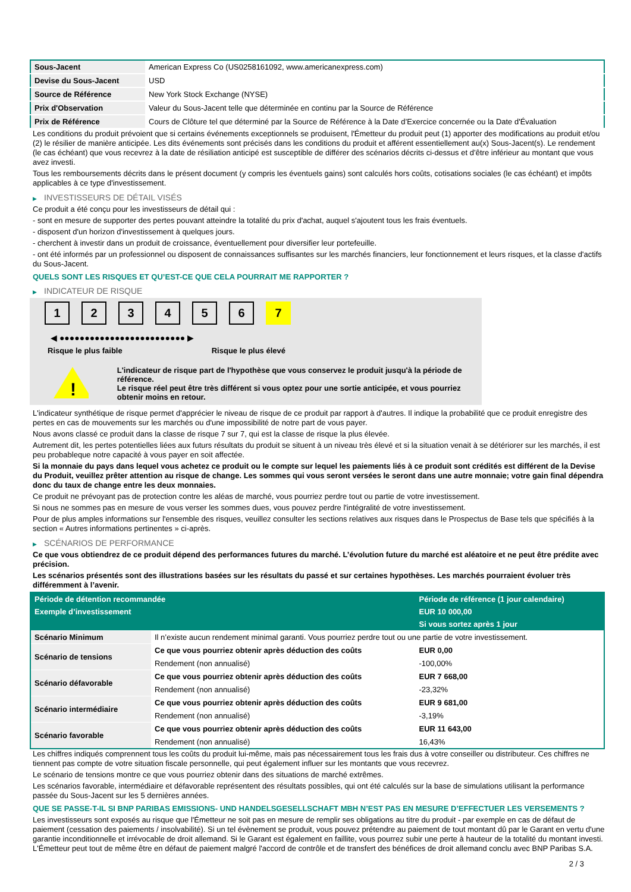| Sous-Jacent | American Express Co (US0258161092, www.americanexpress.com) |
| Devise du Sous-Jacent | USD |
| Source de Référence | New York Stock Exchange (NYSE) |
| Prix d'Observation | Valeur du Sous-Jacent telle que déterminée en continu par la Source de Référence |
| Prix de Référence | Cours de Clôture tel que déterminé par la Source de Référence à la Date d’Exercice concernée ou la Date d'Évaluation |
Les conditions du produit prévoient que si certains événements exceptionnels se produisent, l'Émetteur du produit peut (1) apporter des modifications au produit et/ou (2) le résilier de manière anticipée. Les dits événements sont précisés dans les conditions du produit et afférent essentiellement au(x) Sous-Jacent(s). Le rendement (le cas échéant) que vous recevrez à la date de résiliation anticipé est susceptible de différer des scénarios décrits ci-dessus et d’être inférieur au montant que vous avez investi.
Tous les remboursements décrits dans le présent document (y compris les éventuels gains) sont calculés hors coûts, cotisations sociales (le cas échéant) et impôts applicables à ce type d'investissement.
▶ INVESTISSEURS DE DÉTAIL VISÉS
Ce produit a été conçu pour les investisseurs de détail qui :
- sont en mesure de supporter des pertes pouvant atteindre la totalité du prix d'achat, auquel s'ajoutent tous les frais éventuels.
- disposent d'un horizon d'investissement à quelques jours.
- cherchent à investir dans un produit de croissance, éventuellement pour diversifier leur portefeuille.
- ont été informés par un professionnel ou disposent de connaissances suffisantes sur les marchés financiers, leur fonctionnement et leurs risques, et la classe d'actifs du Sous-Jacent.
QUELS SONT LES RISQUES ET QU’EST-CE QUE CELA POURRAIT ME RAPPORTER ?
▶ INDICATEUR DE RISQUE
1 2 3 4 5 6 7
◀ ●●●●●●●●●●●●●●●●●●●●●●●●● ▶
Risque le plus faible Risque le plus élevé
!
L'indicateur de risque part de l'hypothèse que vous conservez le produit jusqu'à la période de référence.
Le risque réel peut être très différent si vous optez pour une sortie anticipée, et vous pourriez obtenir moins en retour.
L'indicateur synthétique de risque permet d'apprécier le niveau de risque de ce produit par rapport à d'autres. Il indique la probabilité que ce produit enregistre des pertes en cas de mouvements sur les marchés ou d'une impossibilité de notre part de vous payer.
Nous avons classé ce produit dans la classe de risque 7 sur 7, qui est la classe de risque la plus élevée.
Autrement dit, les pertes potentielles liées aux futurs résultats du produit se situent à un niveau très élevé et si la situation venait à se détériorer sur les marchés, il est peu probableque notre capacité à vous payer en soit affectée.
Si la monnaie du pays dans lequel vous achetez ce produit ou le compte sur lequel les paiements liés à ce produit sont crédités est différent de la Devise du Produit, veuillez prêter attention au risque de change. Les sommes qui vous seront versées le seront dans une autre monnaie; votre gain final dépendra donc du taux de change entre les deux monnaies.
Ce produit ne prévoyant pas de protection contre les aléas de marché, vous pourriez perdre tout ou partie de votre investissement.
Si nous ne sommes pas en mesure de vous verser les sommes dues, vous pouvez perdre l'intégralité de votre investissement.
Pour de plus amples informations sur l'ensemble des risques, veuillez consulter les sections relatives aux risques dans le Prospectus de Base tels que spécifiés à la section « Autres informations pertinentes » ci-après.
▶ SCÉNARIOS DE PERFORMANCE
Ce que vous obtiendrez de ce produit dépend des performances futures du marché. L’évolution future du marché est aléatoire et ne peut être prédite avec précision.
Les scénarios présentés sont des illustrations basées sur les résultats du passé et sur certaines hypothèses. Les marchés pourraient évoluer très différemment à l’avenir.
| Période de détention recommandée | | Période de référence (1 jour calendaire) |
| --- | --- | --- |
| Exemple d’investissement | | EUR 10 000,00 |
| | | Si vous sortez après 1 jour |
| Scénario Minimum | Il n’existe aucun rendement minimal garanti. Vous pourriez perdre tout ou une partie de votre investissement. | |
| Scénario de tensions | Ce que vous pourriez obtenir après déduction des coûts | EUR 0,00 |
| | Rendement (non annualisé) | -100,00% |
| Scénario défavorable | Ce que vous pourriez obtenir après déduction des coûts | EUR 7 668,00 |
| | Rendement (non annualisé) | -23,32% |
| Scénario intermédiaire | Ce que vous pourriez obtenir après déduction des coûts | EUR 9 681,00 |
| | Rendement (non annualisé) | -3,19% |
| Scénario favorable | Ce que vous pourriez obtenir après déduction des coûts | EUR 11 643,00 |
| | Rendement (non annualisé) | 16,43% |
Les chiffres indiqués comprennent tous les coûts du produit lui-même, mais pas nécessairement tous les frais dus à votre conseiller ou distributeur. Ces chiffres ne tiennent pas compte de votre situation fiscale personnelle, qui peut également influer sur les montants que vous recevrez.
Le scénario de tensions montre ce que vous pourriez obtenir dans des situations de marché extrêmes.
Les scénarios favorable, intermédiaire et défavorable représentent des résultats possibles, qui ont été calculés sur la base de simulations utilisant la performance passée du Sous-Jacent sur les 5 dernières années.
QUE SE PASSE-T-IL SI BNP PARIBAS EMISSIONS- UND HANDELSGESELLSCHAFT MBH N’EST PAS EN MESURE D’EFFECTUER LES VERSEMENTS ?
Les investisseurs sont exposés au risque que l'Émetteur ne soit pas en mesure de remplir ses obligations au titre du produit - par exemple en cas de défaut de paiement (cessation des paiements / insolvabilité). Si un tel évènement se produit, vous pouvez prétendre au paiement de tout montant dû par le Garant en vertu d'une garantie inconditionnelle et irrévocable de droit allemand. Si le Garant est également en faillite, vous pourrez subir une perte à hauteur de la totalité du montant investi. L'Émetteur peut tout de même être en défaut de paiement malgré l'accord de contrôle et de transfert des bénéfices de droit allemand conclu avec BNP Paribas S.A.
2 / 3